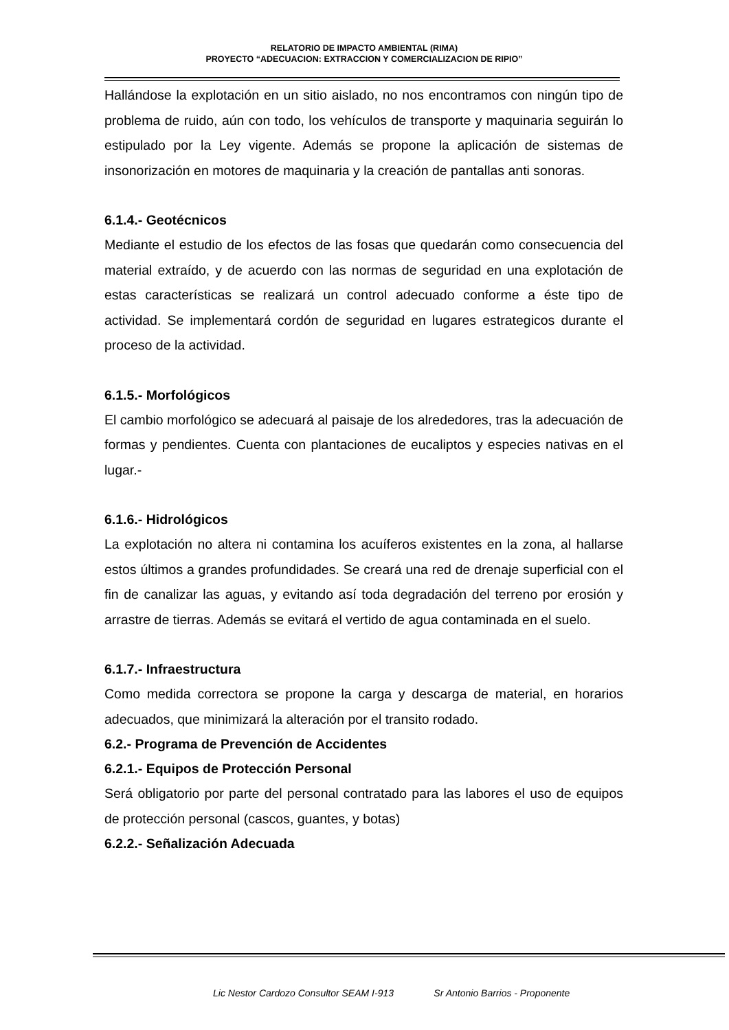RELATORIO DE IMPACTO AMBIENTAL (RIMA)
PROYECTO “ADECUACION: EXTRACCION Y COMERCIALIZACION DE RIPIO”
Hallándose la explotación en un sitio aislado, no nos encontramos con ningún tipo de problema de ruido, aún con todo, los vehículos de transporte y maquinaria seguirán lo estipulado por la Ley vigente. Además se propone la aplicación de sistemas de insonorización en motores de maquinaria y la creación de pantallas anti sonoras.
6.1.4.- Geotécnicos
Mediante el estudio de los efectos de las fosas que quedarán como consecuencia del material extraído, y de acuerdo con las normas de seguridad en una explotación de estas características se realizará un control adecuado conforme a éste tipo de actividad. Se implementará cordón de seguridad en lugares estrategicos durante el proceso de la actividad.
6.1.5.- Morfológicos
El cambio morfológico se adecuará al paisaje de los alrededores, tras la adecuación de formas y pendientes. Cuenta con plantaciones de eucaliptos y especies nativas en el lugar.-
6.1.6.- Hidrológicos
La explotación no altera ni contamina los acuíferos existentes en la zona, al hallarse estos últimos a grandes profundidades. Se creará una red de drenaje superficial con el fin de canalizar las aguas, y evitando así toda degradación del terreno por erosión y arrastre de tierras. Además se evitará el vertido de agua contaminada en el suelo.
6.1.7.- Infraestructura
Como medida correctora se propone la carga y descarga de material, en horarios adecuados, que minimizará la alteración por el transito rodado.
6.2.- Programa de Prevención de Accidentes
6.2.1.- Equipos de Protección Personal
Será obligatorio por parte del personal contratado para las labores el uso de equipos de protección personal (cascos, guantes, y botas)
6.2.2.- Señalización Adecuada
Lic Nestor Cardozo Consultor SEAM I-913 Sr Antonio Barrios - Proponente